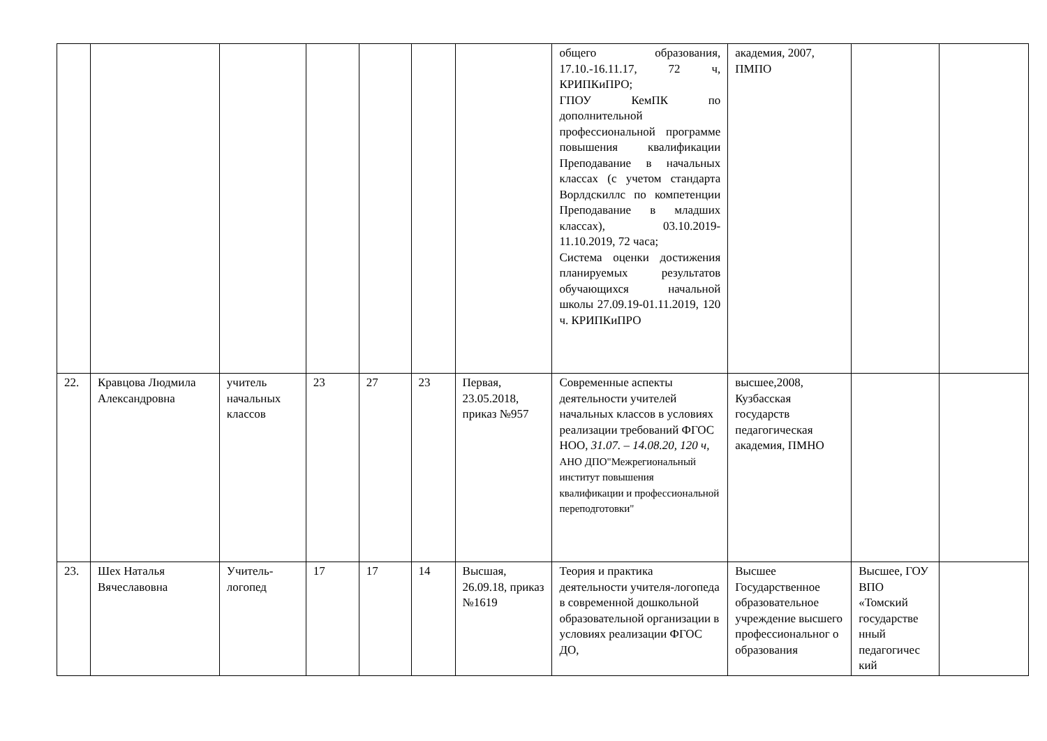| | | | | | | | общего образования, 17.10.-16.11.17, 72 ч, КРИПКиПРО; ГПОУ КемПК по дополнительной профессиональной программе повышения квалификации Преподавание в начальных классах (с учетом стандарта Ворлдскиллс по компетенции Преподавание в младших классах), 03.10.2019-11.10.2019, 72 часа; Система оценки достижения планируемых результатов обучающихся начальной школы 27.09.19-01.11.2019, 120 ч. КРИПКиПРО | академия, 2007, ПМПО | | |
| 22. | Кравцова Людмила Александровна | учитель начальных классов | 23 | 27 | 23 | Первая, 23.05.2018, приказ №957 | Современные аспекты деятельности учителей начальных классов в условиях реализации требований ФГОС НОО, 31.07. – 14.08.20, 120 ч, АНО ДПО"Межрегиональный институт повышения квалификации и профессиональной переподготовки" | высшее,2008, Кузбасская государств педагогическая академия, ПМНО | | |
| 23. | Шех Наталья Вячеславовна | Учитель-логопед | 17 | 17 | 14 | Высшая, 26.09.18, приказ №1619 | Теория и практика деятельности учителя-логопеда в современной дошкольной образовательной организации в условиях реализации ФГОС ДО, | Высшее Государственное образовательное учреждение высшего профессиональног о образования | Высшее, ГОУ ВПО «Томский государстве нный педагогичес кий | |